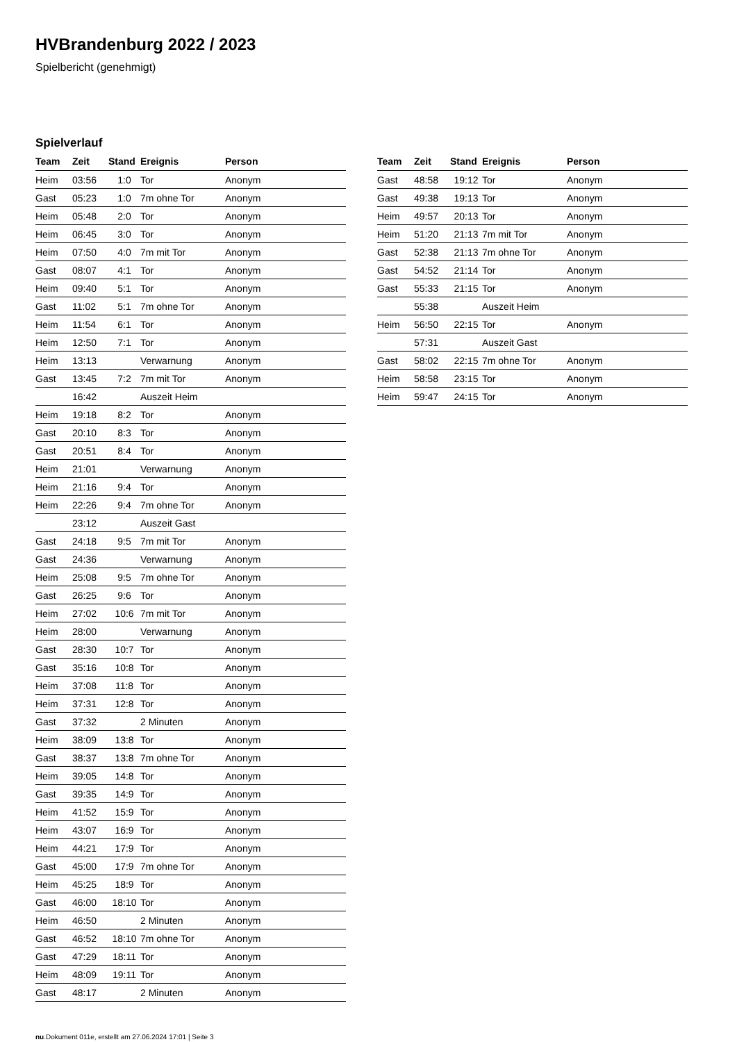HVBrandenburg 2022 / 2023
Spielbericht (genehmigt)
Spielverlauf
| Team | Zeit | Stand | Ereignis | Person |
| --- | --- | --- | --- | --- |
| Heim | 03:56 | 1:0 | Tor | Anonym |
| Gast | 05:23 | 1:0 | 7m ohne Tor | Anonym |
| Heim | 05:48 | 2:0 | Tor | Anonym |
| Heim | 06:45 | 3:0 | Tor | Anonym |
| Heim | 07:50 | 4:0 | 7m mit Tor | Anonym |
| Gast | 08:07 | 4:1 | Tor | Anonym |
| Heim | 09:40 | 5:1 | Tor | Anonym |
| Gast | 11:02 | 5:1 | 7m ohne Tor | Anonym |
| Heim | 11:54 | 6:1 | Tor | Anonym |
| Heim | 12:50 | 7:1 | Tor | Anonym |
| Heim | 13:13 | | Verwarnung | Anonym |
| Gast | 13:45 | 7:2 | 7m mit Tor | Anonym |
| | 16:42 | | Auszeit Heim | |
| Heim | 19:18 | 8:2 | Tor | Anonym |
| Gast | 20:10 | 8:3 | Tor | Anonym |
| Gast | 20:51 | 8:4 | Tor | Anonym |
| Heim | 21:01 | | Verwarnung | Anonym |
| Heim | 21:16 | 9:4 | Tor | Anonym |
| Heim | 22:26 | 9:4 | 7m ohne Tor | Anonym |
| | 23:12 | | Auszeit Gast | |
| Gast | 24:18 | 9:5 | 7m mit Tor | Anonym |
| Gast | 24:36 | | Verwarnung | Anonym |
| Heim | 25:08 | 9:5 | 7m ohne Tor | Anonym |
| Gast | 26:25 | 9:6 | Tor | Anonym |
| Heim | 27:02 | 10:6 | 7m mit Tor | Anonym |
| Heim | 28:00 | | Verwarnung | Anonym |
| Gast | 28:30 | 10:7 | Tor | Anonym |
| Gast | 35:16 | 10:8 | Tor | Anonym |
| Heim | 37:08 | 11:8 | Tor | Anonym |
| Heim | 37:31 | 12:8 | Tor | Anonym |
| Gast | 37:32 | | 2 Minuten | Anonym |
| Heim | 38:09 | 13:8 | Tor | Anonym |
| Gast | 38:37 | 13:8 | 7m ohne Tor | Anonym |
| Heim | 39:05 | 14:8 | Tor | Anonym |
| Gast | 39:35 | 14:9 | Tor | Anonym |
| Heim | 41:52 | 15:9 | Tor | Anonym |
| Heim | 43:07 | 16:9 | Tor | Anonym |
| Heim | 44:21 | 17:9 | Tor | Anonym |
| Gast | 45:00 | 17:9 | 7m ohne Tor | Anonym |
| Heim | 45:25 | 18:9 | Tor | Anonym |
| Gast | 46:00 | 18:10 | Tor | Anonym |
| Heim | 46:50 | | 2 Minuten | Anonym |
| Gast | 46:52 | 18:10 | 7m ohne Tor | Anonym |
| Gast | 47:29 | 18:11 | Tor | Anonym |
| Heim | 48:09 | 19:11 | Tor | Anonym |
| Gast | 48:17 | | 2 Minuten | Anonym |
| Team | Zeit | Stand | Ereignis | Person |
| --- | --- | --- | --- | --- |
| Gast | 48:58 | 19:12 | Tor | Anonym |
| Gast | 49:38 | 19:13 | Tor | Anonym |
| Heim | 49:57 | 20:13 | Tor | Anonym |
| Heim | 51:20 | 21:13 | 7m mit Tor | Anonym |
| Gast | 52:38 | 21:13 | 7m ohne Tor | Anonym |
| Gast | 54:52 | 21:14 | Tor | Anonym |
| Gast | 55:33 | 21:15 | Tor | Anonym |
| | 55:38 | | Auszeit Heim | |
| Heim | 56:50 | 22:15 | Tor | Anonym |
| | 57:31 | | Auszeit Gast | |
| Gast | 58:02 | 22:15 | 7m ohne Tor | Anonym |
| Heim | 58:58 | 23:15 | Tor | Anonym |
| Heim | 59:47 | 24:15 | Tor | Anonym |
nu.Dokument 011e, erstellt am 27.06.2024 17:01 | Seite 3